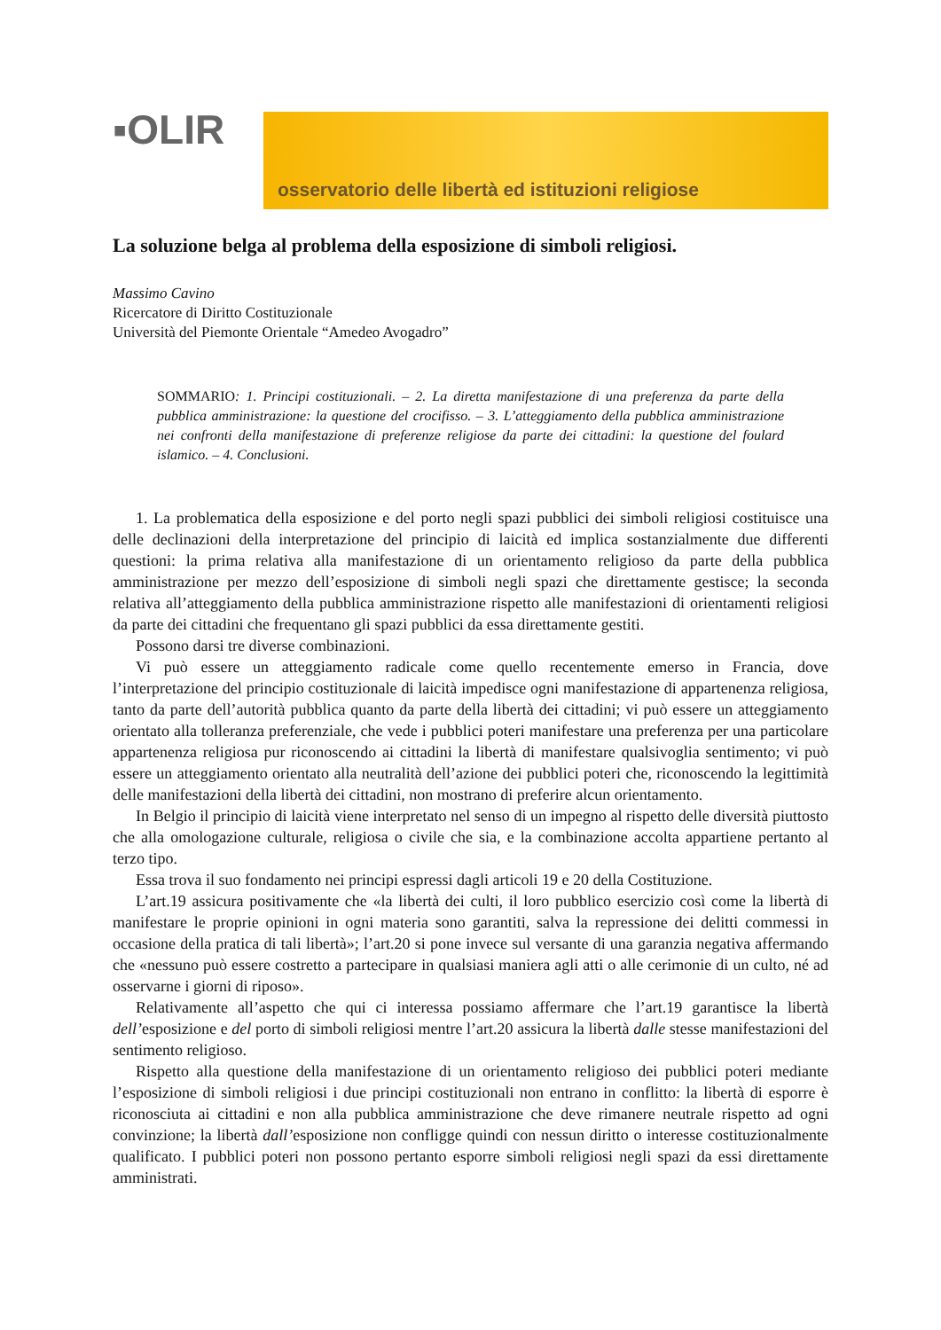▪OLIR
osservatorio delle libertà ed istituzioni religiose
La soluzione belga al problema della esposizione di simboli religiosi.
Massimo Cavino
Ricercatore di Diritto Costituzionale
Università del Piemonte Orientale “Amedeo Avogadro”
SOMMARIO: 1. Principi costituzionali. – 2. La diretta manifestazione di una preferenza da parte della pubblica amministrazione: la questione del crocifisso. – 3. L’atteggiamento della pubblica amministrazione nei confronti della manifestazione di preferenze religiose da parte dei cittadini: la questione del foulard islamico. – 4. Conclusioni.
1. La problematica della esposizione e del porto negli spazi pubblici dei simboli religiosi costituisce una delle declinazioni della interpretazione del principio di laicità ed implica sostanzialmente due differenti questioni: la prima relativa alla manifestazione di un orientamento religioso da parte della pubblica amministrazione per mezzo dell’esposizione di simboli negli spazi che direttamente gestisce; la seconda relativa all’atteggiamento della pubblica amministrazione rispetto alle manifestazioni di orientamenti religiosi da parte dei cittadini che frequentano gli spazi pubblici da essa direttamente gestiti.
Possono darsi tre diverse combinazioni.
Vi può essere un atteggiamento radicale come quello recentemente emerso in Francia, dove l’interpretazione del principio costituzionale di laicità impedisce ogni manifestazione di appartenenza religiosa, tanto da parte dell’autorità pubblica quanto da parte della libertà dei cittadini; vi può essere un atteggiamento orientato alla tolleranza preferenziale, che vede i pubblici poteri manifestare una preferenza per una particolare appartenenza religiosa pur riconoscendo ai cittadini la libertà di manifestare qualsivoglia sentimento; vi può essere un atteggiamento orientato alla neutralità dell’azione dei pubblici poteri che, riconoscendo la legittimità delle manifestazioni della libertà dei cittadini, non mostrano di preferire alcun orientamento.
In Belgio il principio di laicità viene interpretato nel senso di un impegno al rispetto delle diversità piuttosto che alla omologazione culturale, religiosa o civile che sia, e la combinazione accolta appartiene pertanto al terzo tipo.
Essa trova il suo fondamento nei principi espressi dagli articoli 19 e 20 della Costituzione.
L’art.19 assicura positivamente che «la libertà dei culti, il loro pubblico esercizio così come la libertà di manifestare le proprie opinioni in ogni materia sono garantiti, salva la repressione dei delitti commessi in occasione della pratica di tali libertà»; l’art.20 si pone invece sul versante di una garanzia negativa affermando che «nessuno può essere costretto a partecipare in qualsiasi maniera agli atti o alle cerimonie di un culto, né ad osservarne i giorni di riposo».
Relativamente all’aspetto che qui ci interessa possiamo affermare che l’art.19 garantisce la libertà dell’esposizione e del porto di simboli religiosi mentre l’art.20 assicura la libertà dalle stesse manifestazioni del sentimento religioso.
Rispetto alla questione della manifestazione di un orientamento religioso dei pubblici poteri mediante l’esposizione di simboli religiosi i due principi costituzionali non entrano in conflitto: la libertà di esporre è riconosciuta ai cittadini e non alla pubblica amministrazione che deve rimanere neutrale rispetto ad ogni convinzione; la libertà dall’esposizione non confligge quindi con nessun diritto o interesse costituzionalmente qualificato. I pubblici poteri non possono pertanto esporre simboli religiosi negli spazi da essi direttamente amministrati.